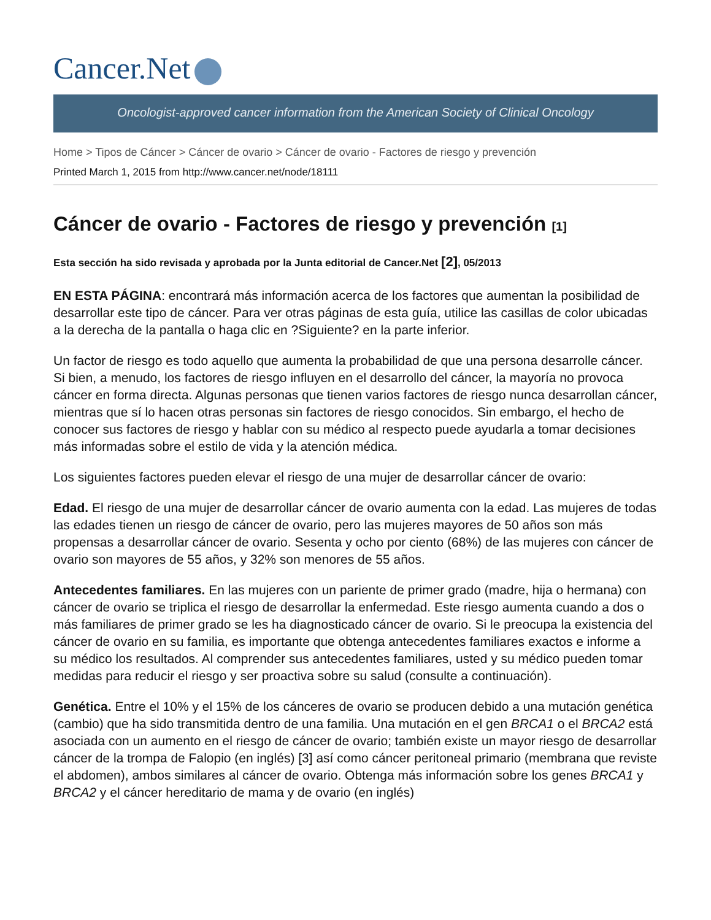Cancer.Net
Oncologist-approved cancer information from the American Society of Clinical Oncology
Home > Tipos de Cáncer > Cáncer de ovario > Cáncer de ovario - Factores de riesgo y prevención
Printed March 1, 2015 from http://www.cancer.net/node/18111
Cáncer de ovario - Factores de riesgo y prevención [1]
Esta sección ha sido revisada y aprobada por la Junta editorial de Cancer.Net [2], 05/2013
EN ESTA PÁGINA: encontrará más información acerca de los factores que aumentan la posibilidad de desarrollar este tipo de cáncer. Para ver otras páginas de esta guía, utilice las casillas de color ubicadas a la derecha de la pantalla o haga clic en ?Siguiente? en la parte inferior.
Un factor de riesgo es todo aquello que aumenta la probabilidad de que una persona desarrolle cáncer. Si bien, a menudo, los factores de riesgo influyen en el desarrollo del cáncer, la mayoría no provoca cáncer en forma directa. Algunas personas que tienen varios factores de riesgo nunca desarrollan cáncer, mientras que sí lo hacen otras personas sin factores de riesgo conocidos. Sin embargo, el hecho de conocer sus factores de riesgo y hablar con su médico al respecto puede ayudarla a tomar decisiones más informadas sobre el estilo de vida y la atención médica.
Los siguientes factores pueden elevar el riesgo de una mujer de desarrollar cáncer de ovario:
Edad. El riesgo de una mujer de desarrollar cáncer de ovario aumenta con la edad. Las mujeres de todas las edades tienen un riesgo de cáncer de ovario, pero las mujeres mayores de 50 años son más propensas a desarrollar cáncer de ovario. Sesenta y ocho por ciento (68%) de las mujeres con cáncer de ovario son mayores de 55 años, y 32% son menores de 55 años.
Antecedentes familiares. En las mujeres con un pariente de primer grado (madre, hija o hermana) con cáncer de ovario se triplica el riesgo de desarrollar la enfermedad. Este riesgo aumenta cuando a dos o más familiares de primer grado se les ha diagnosticado cáncer de ovario. Si le preocupa la existencia del cáncer de ovario en su familia, es importante que obtenga antecedentes familiares exactos e informe a su médico los resultados. Al comprender sus antecedentes familiares, usted y su médico pueden tomar medidas para reducir el riesgo y ser proactiva sobre su salud (consulte a continuación).
Genética. Entre el 10% y el 15% de los cánceres de ovario se producen debido a una mutación genética (cambio) que ha sido transmitida dentro de una familia. Una mutación en el gen BRCA1 o el BRCA2 está asociada con un aumento en el riesgo de cáncer de ovario; también existe un mayor riesgo de desarrollar cáncer de la trompa de Falopio (en inglés) [3] así como cáncer peritoneal primario (membrana que reviste el abdomen), ambos similares al cáncer de ovario. Obtenga más información sobre los genes BRCA1 y BRCA2 y el cáncer hereditario de mama y de ovario (en inglés)